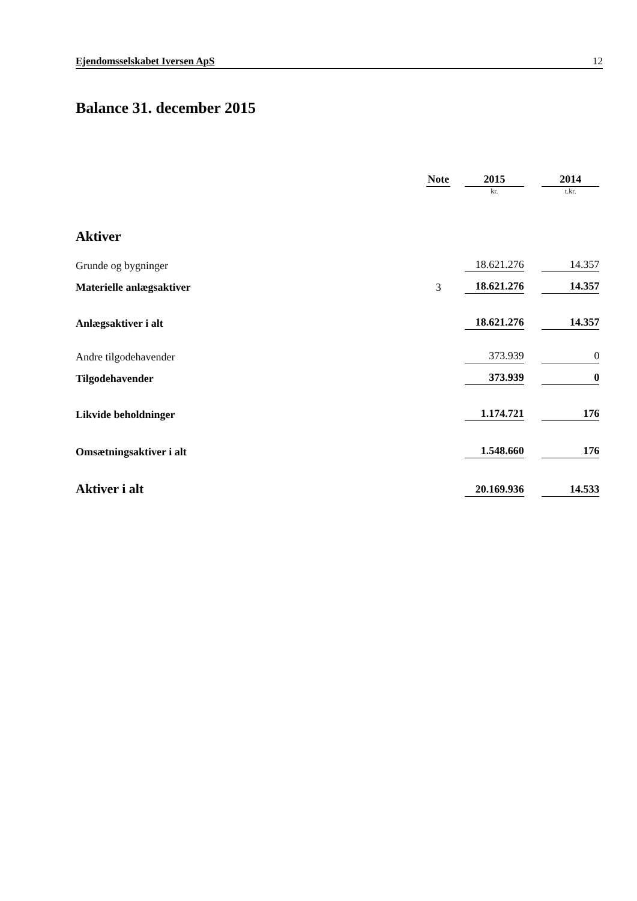Ejendomsselskabet Iversen ApS 12
Balance 31. december 2015
| | Note | | 2015 | | 2014 | |
| --- | --- | --- | --- | --- | --- | --- |
| | | | kr. | | t.kr. | |
| Aktiver | | | | | | |
| Grunde og bygninger | | | 18.621.276 | | 14.357 | |
| Materielle anlægsaktiver | 3 | | 18.621.276 | | 14.357 | |
| Anlægsaktiver i alt | | | 18.621.276 | | 14.357 | |
| Andre tilgodehavender | | | 373.939 | | 0 | |
| Tilgodehavender | | | 373.939 | | 0 | |
| Likvide beholdninger | | | 1.174.721 | | 176 | |
| Omsætningsaktiver i alt | | | 1.548.660 | | 176 | |
| Aktiver i alt | | | 20.169.936 | | 14.533 | |